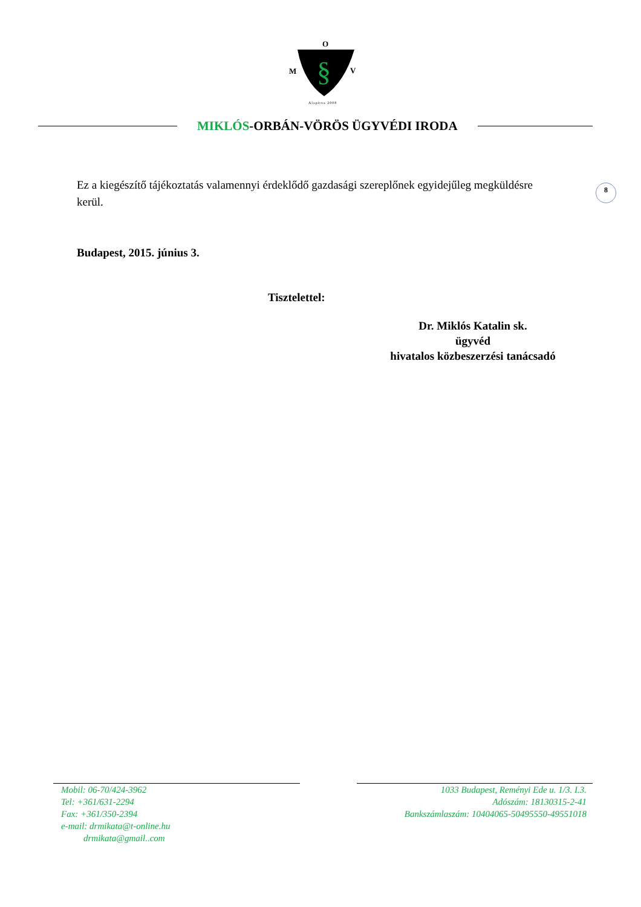O
M
V
§
Alapítva 2008
MIKLÓS-ORBÁN-VÖRÖS ÜGYVÉDI IRODA
8
Ez a kiegészítő tájékoztatás valamennyi érdeklődő gazdasági szereplőnek egyidejűleg megküldésre kerül.
Budapest, 2015. június 3.
Tisztelettel:
Dr. Miklós Katalin sk.
ügyvéd
hivatalos közbeszerzési tanácsadó
Mobil: 06-70/424-3962
Tel: +361/631-2294
Fax: +361/350-2394
e-mail: drmikata@t-online.hu
drmikata@gmail..com
1033 Budapest, Reményi Ede u. 1/3. I.3.
Adószám: 18130315-2-41
Bankszámlaszám: 10404065-50495550-49551018